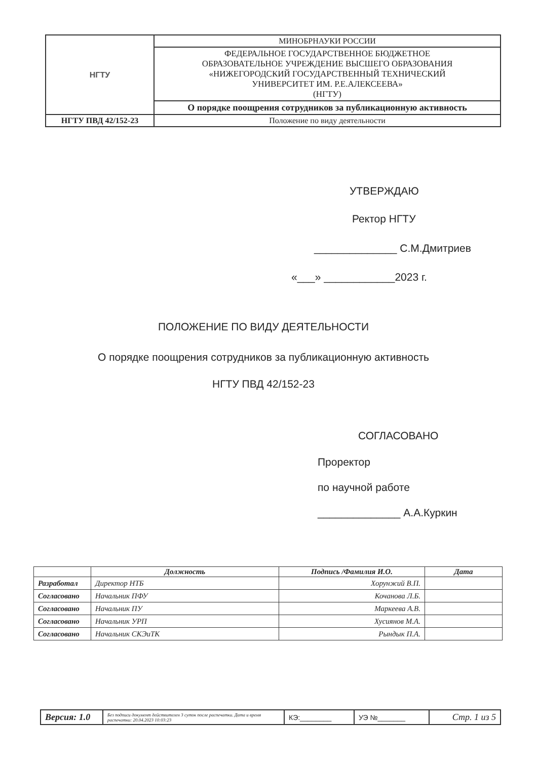| НГТУ | МИНОБРНАУКИ РОССИИ |
| | ФЕДЕРАЛЬНОЕ ГОСУДАРСТВЕННОЕ БЮДЖЕТНОЕ ОБРАЗОВАТЕЛЬНОЕ УЧРЕЖДЕНИЕ ВЫСШЕГО ОБРАЗОВАНИЯ «НИЖЕГОРОДСКИЙ ГОСУДАРСТВЕННЫЙ ТЕХНИЧЕСКИЙ УНИВЕРСИТЕТ ИМ. Р.Е.АЛЕКСЕЕВА» (НГТУ) |
| | О порядке поощрения сотрудников за публикационную активность |
| НГТУ ПВД 42/152-23 | Положение по виду деятельности |
УТВЕРЖДАЮ
Ректор НГТУ
______________ С.М.Дмитриев
«___» ____________2023 г.
ПОЛОЖЕНИЕ ПО ВИДУ ДЕЯТЕЛЬНОСТИ
О порядке поощрения сотрудников за публикационную активность
НГТУ ПВД 42/152-23
СОГЛАСОВАНО
Проректор
по научной работе
______________ А.А.Куркин
| | Должность | Подпись /Фамилия И.О. | Дата |
| --- | --- | --- | --- |
| Разработал | Директор НТБ | Хорунжий В.П. | |
| Согласовано | Начальник ПФУ | Кочанова Л.Б. | |
| Согласовано | Начальник ПУ | Маркеева А.В. | |
| Согласовано | Начальник УРП | Хусиянов М.А. | |
| Согласовано | Начальник СКЭиТК | Рындык П.А. | |
| Версия: 1.0 | Без подписи документ действителен 3 суток после распечатки. Дата и время распечатки: 20.04.2023 10:03:23 | КЭ:________ | УЭ №_______ | Стр. 1 из 5 |